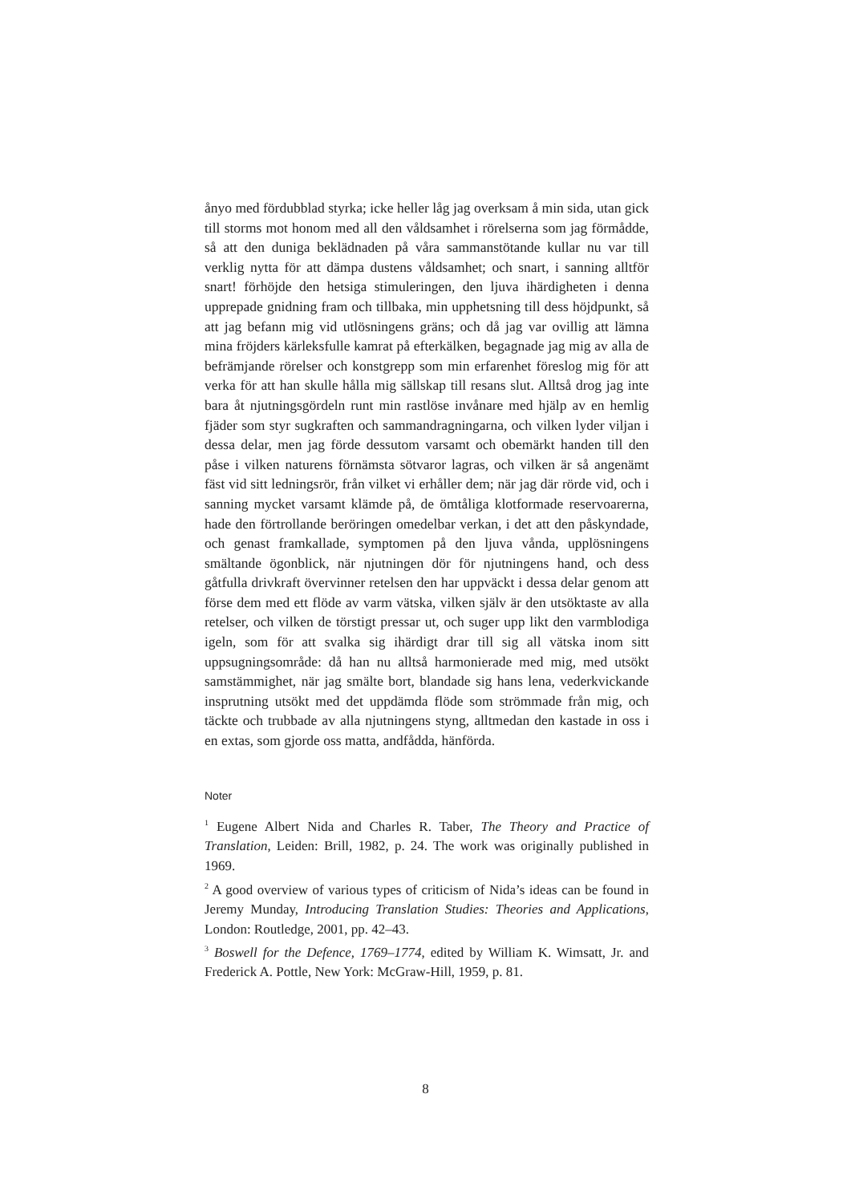ånyo med fördubblad styrka; icke heller låg jag overksam å min sida, utan gick till storms mot honom med all den våldsamhet i rörelserna som jag förmådde, så att den duniga beklädnaden på våra sammanstötande kullar nu var till verklig nytta för att dämpa dustens våldsamhet; och snart, i sanning alltför snart! förhöjde den hetsiga stimuleringen, den ljuva ihärdigheten i denna upprepade gnidning fram och tillbaka, min upphetsning till dess höjdpunkt, så att jag befann mig vid utlösningens gräns; och då jag var ovillig att lämna mina fröjders kärleksfulle kamrat på efterkälken, begagnade jag mig av alla de befrämjande rörelser och konstgrepp som min erfarenhet föreslog mig för att verka för att han skulle hålla mig sällskap till resans slut. Alltså drog jag inte bara åt njutningsgördeln runt min rastlöse invånare med hjälp av en hemlig fjäder som styr sugkraften och sammandragningarna, och vilken lyder viljan i dessa delar, men jag förde dessutom varsamt och obemärkt handen till den påse i vilken naturens förnämsta sötvaror lagras, och vilken är så angenämt fäst vid sitt ledningsrör, från vilket vi erhåller dem; när jag där rörde vid, och i sanning mycket varsamt klämde på, de ömtåliga klotformade reservoarerna, hade den förtrollande beröringen omedelbar verkan, i det att den påskyndade, och genast framkallade, symptomen på den ljuva vånda, upplösningens smältande ögonblick, när njutningen dör för njutningens hand, och dess gåtfulla drivkraft övervinner retelsen den har uppväckt i dessa delar genom att förse dem med ett flöde av varm vätska, vilken själv är den utsöktaste av alla retelser, och vilken de törstigt pressar ut, och suger upp likt den varmblodiga igeln, som för att svalka sig ihärdigt drar till sig all vätska inom sitt uppsugningsområde: då han nu alltså harmonierade med mig, med utsökt samstämmighet, när jag smälte bort, blandade sig hans lena, vederkvickande insprutning utsökt med det uppdämda flöde som strömmade från mig, och täckte och trubbade av alla njutningens styng, alltmedan den kastade in oss i en extas, som gjorde oss matta, andfådda, hänförda.
Noter
<sup>1</sup> Eugene Albert Nida and Charles R. Taber, The Theory and Practice of Translation, Leiden: Brill, 1982, p. 24. The work was originally published in 1969.
<sup>2</sup> A good overview of various types of criticism of Nida’s ideas can be found in Jeremy Munday, Introducing Translation Studies: Theories and Applications, London: Routledge, 2001, pp. 42–43.
<sup>3</sup> Boswell for the Defence, 1769–1774, edited by William K. Wimsatt, Jr. and Frederick A. Pottle, New York: McGraw-Hill, 1959, p. 81.
8